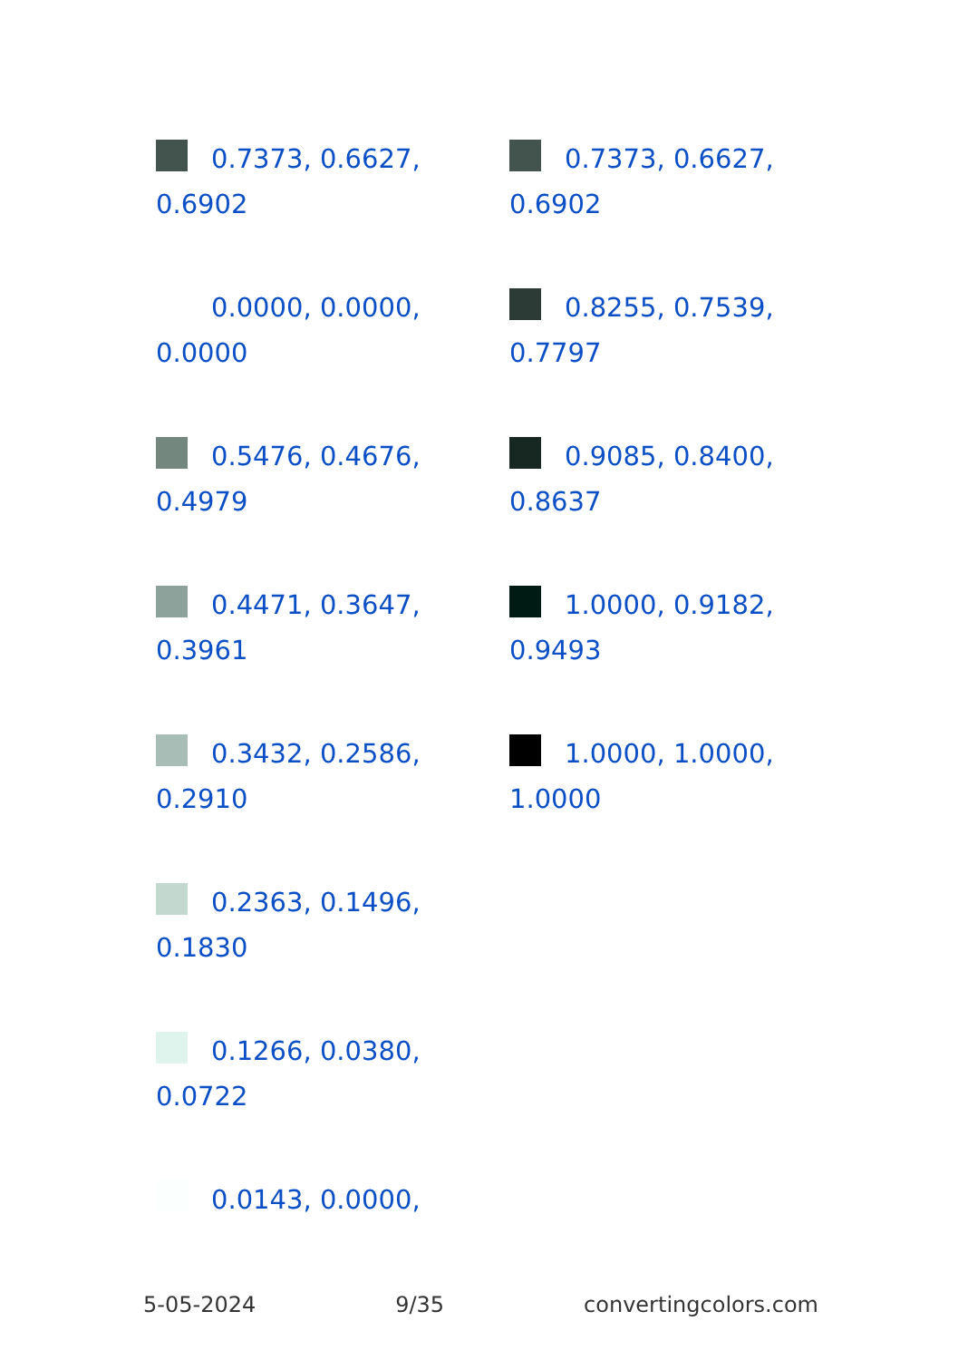0.7373, 0.6627, 0.6902
0.0000, 0.0000, 0.0000
0.5476, 0.4676, 0.4979
0.4471, 0.3647, 0.3961
0.3432, 0.2586, 0.2910
0.2363, 0.1496, 0.1830
0.1266, 0.0380, 0.0722
0.0143, 0.0000,
0.7373, 0.6627, 0.6902
0.8255, 0.7539, 0.7797
0.9085, 0.8400, 0.8637
1.0000, 0.9182, 0.9493
1.0000, 1.0000, 1.0000
5-05-2024 9/35 convertingcolors.com